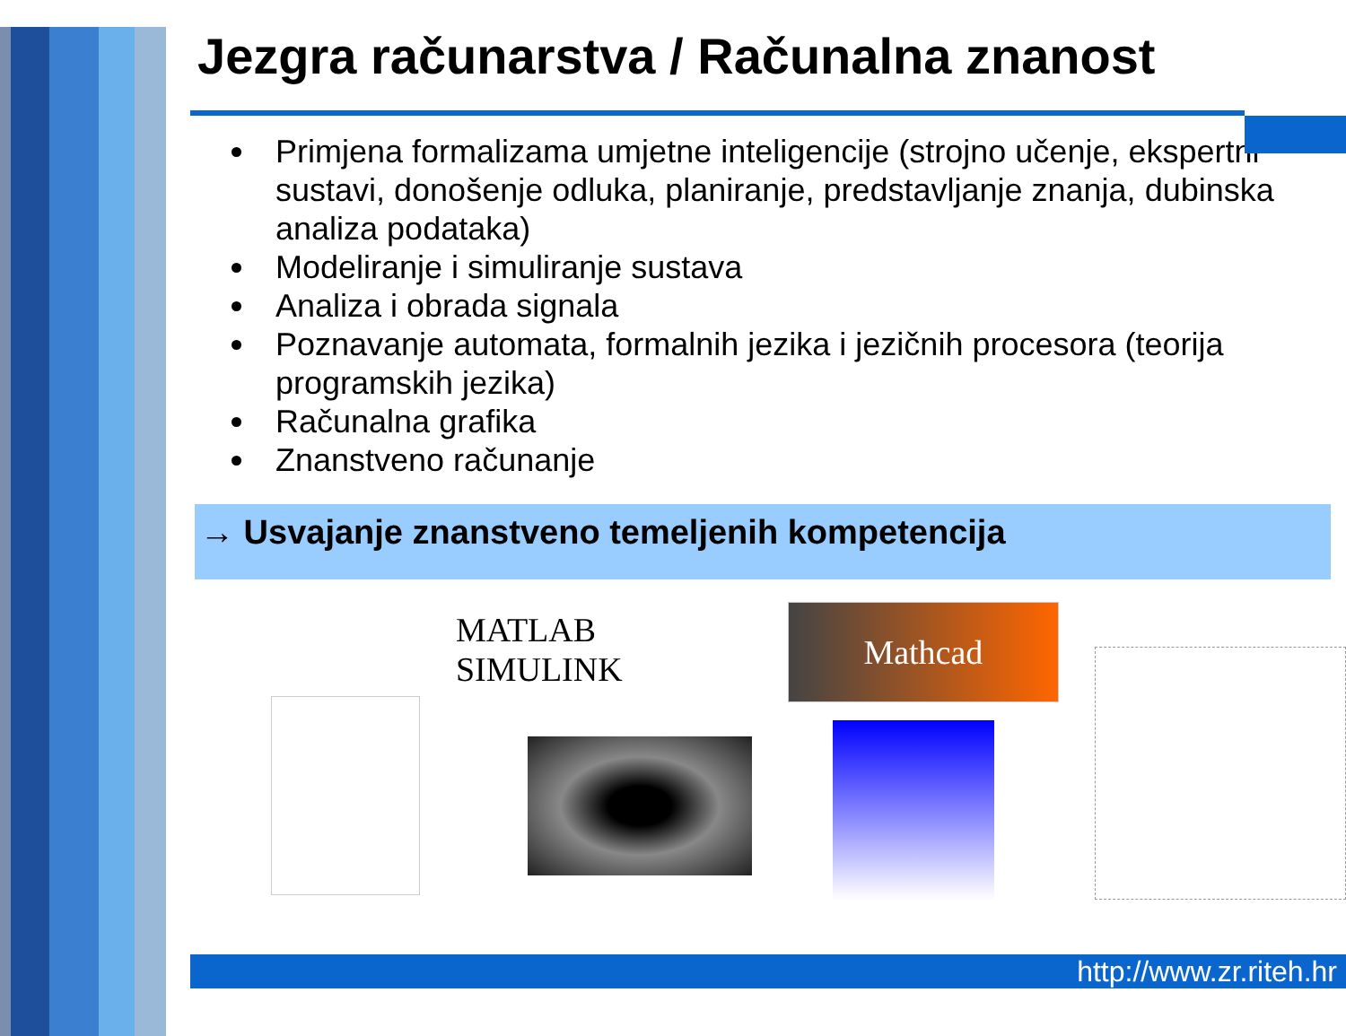Jezgra računarstva / Računalna znanost
Primjena formalizama umjetne inteligencije (strojno učenje, ekspertni sustavi, donošenje odluka, planiranje, predstavljanje znanja, dubinska analiza podataka)
Modeliranje i simuliranje sustava
Analiza i obrada signala
Poznavanje automata, formalnih jezika i jezičnih procesora (teorija programskih jezika)
Računalna grafika
Znanstveno računanje
→ Usvajanje znanstveno temeljenih kompetencija
MATLAB SIMULINK
Mathcad
http://www.zr.riteh.hr